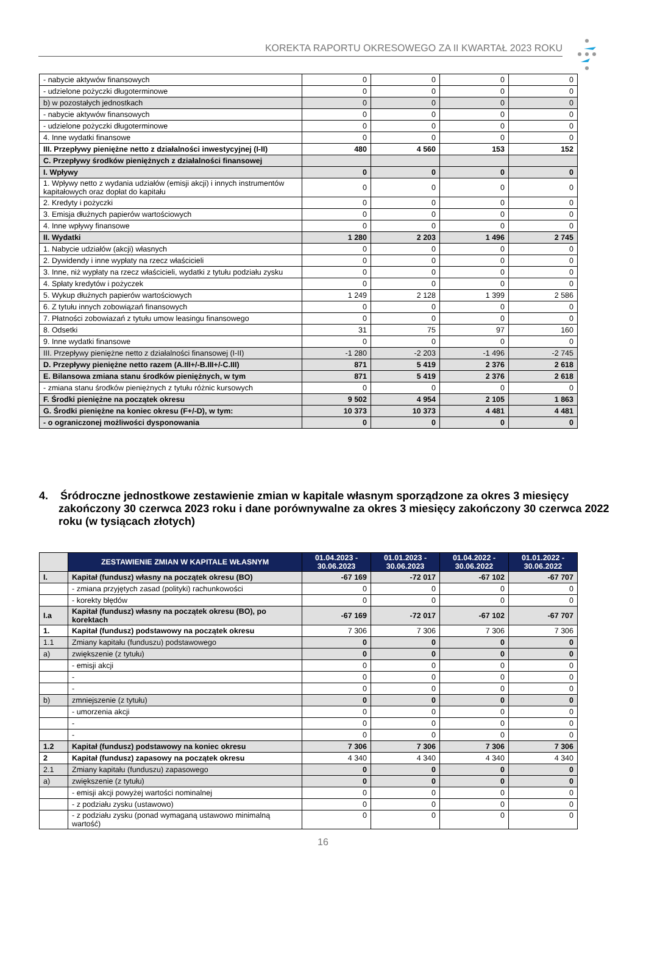KOREKTA RAPORTU OKRESOWEGO ZA II KWARTAŁ 2023 ROKU
| - nabycie aktywów finansowych | 0 | 0 | 0 | 0 |
| - udzielone pożyczki długoterminowe | 0 | 0 | 0 | 0 |
| b) w pozostałych jednostkach | 0 | 0 | 0 | 0 |
| - nabycie aktywów finansowych | 0 | 0 | 0 | 0 |
| - udzielone pożyczki długoterminowe | 0 | 0 | 0 | 0 |
| 4. Inne wydatki finansowe | 0 | 0 | 0 | 0 |
| III. Przepływy pieniężne netto z działalności inwestycyjnej (I-II) | 480 | 4 560 | 153 | 152 |
| C. Przepływy środków pieniężnych z działalności finansowej | | | | |
| I. Wpływy | 0 | 0 | 0 | 0 |
| 1. Wpływy netto z wydania udziałów (emisji akcji) i innych instrumentów kapitałowych oraz dopłat do kapitału | 0 | 0 | 0 | 0 |
| 2. Kredyty i pożyczki | 0 | 0 | 0 | 0 |
| 3. Emisja dłużnych papierów wartościowych | 0 | 0 | 0 | 0 |
| 4. Inne wpływy finansowe | 0 | 0 | 0 | 0 |
| II. Wydatki | 1 280 | 2 203 | 1 496 | 2 745 |
| 1. Nabycie udziałów (akcji) własnych | 0 | 0 | 0 | 0 |
| 2. Dywidendy i inne wypłaty na rzecz właścicieli | 0 | 0 | 0 | 0 |
| 3. Inne, niż wypłaty na rzecz właścicieli, wydatki z tytułu podziału zysku | 0 | 0 | 0 | 0 |
| 4. Spłaty kredytów i pożyczek | 0 | 0 | 0 | 0 |
| 5. Wykup dłużnych papierów wartościowych | 1 249 | 2 128 | 1 399 | 2 586 |
| 6. Z tytułu innych zobowiązań finansowych | 0 | 0 | 0 | 0 |
| 7. Płatności zobowiazań z tytułu umow leasingu finansowego | 0 | 0 | 0 | 0 |
| 8. Odsetki | 31 | 75 | 97 | 160 |
| 9. Inne wydatki finansowe | 0 | 0 | 0 | 0 |
| III. Przepływy pieniężne netto z działalności finansowej (I-II) | -1 280 | -2 203 | -1 496 | -2 745 |
| D. Przepływy pieniężne netto razem (A.III+/-B.III+/-C.III) | 871 | 5 419 | 2 376 | 2 618 |
| E. Bilansowa zmiana stanu środków pieniężnych, w tym | 871 | 5 419 | 2 376 | 2 618 |
| - zmiana stanu środków pieniężnych z tytułu różnic kursowych | 0 | 0 | 0 | 0 |
| F. Środki pieniężne na początek okresu | 9 502 | 4 954 | 2 105 | 1 863 |
| G. Środki pieniężne na koniec okresu (F+/-D), w tym: | 10 373 | 10 373 | 4 481 | 4 481 |
| - o ograniczonej możliwości dysponowania | 0 | 0 | 0 | 0 |
4. Śródroczne jednostkowe zestawienie zmian w kapitale własnym sporządzone za okres 3 miesięcy zakończony 30 czerwca 2023 roku i dane porównywalne za okres 3 miesięcy zakończony 30 czerwca 2022 roku (w tysiącach złotych)
| | ZESTAWIENIE ZMIAN W KAPITALE WŁASNYM | 01.04.2023 - 30.06.2023 | 01.01.2023 - 30.06.2023 | 01.04.2022 - 30.06.2022 | 01.01.2022 - 30.06.2022 |
| --- | --- | --- | --- | --- | --- |
| I. | Kapitał (fundusz) własny na początek okresu (BO) | -67 169 | -72 017 | -67 102 | -67 707 |
| | - zmiana przyjętych zasad (polityki) rachunkowości | 0 | 0 | 0 | 0 |
| | - korekty błędów | 0 | 0 | 0 | 0 |
| I.a | Kapitał (fundusz) własny na początek okresu (BO), po korektach | -67 169 | -72 017 | -67 102 | -67 707 |
| 1. | Kapitał (fundusz) podstawowy na początek okresu | 7 306 | 7 306 | 7 306 | 7 306 |
| 1.1 | Zmiany kapitału (funduszu) podstawowego | 0 | 0 | 0 | 0 |
| a) | zwiększenie (z tytułu) | 0 | 0 | 0 | 0 |
| | - emisji akcji | 0 | 0 | 0 | 0 |
| | - | 0 | 0 | 0 | 0 |
| | - | 0 | 0 | 0 | 0 |
| b) | zmniejszenie (z tytułu) | 0 | 0 | 0 | 0 |
| | - umorzenia akcji | 0 | 0 | 0 | 0 |
| | - | 0 | 0 | 0 | 0 |
| | - | 0 | 0 | 0 | 0 |
| 1.2 | Kapitał (fundusz) podstawowy na koniec okresu | 7 306 | 7 306 | 7 306 | 7 306 |
| 2 | Kapitał (fundusz) zapasowy na początek okresu | 4 340 | 4 340 | 4 340 | 4 340 |
| 2.1 | Zmiany kapitału (funduszu) zapasowego | 0 | 0 | 0 | 0 |
| a) | zwiększenie (z tytułu) | 0 | 0 | 0 | 0 |
| | - emisji akcji powyżej wartości nominalnej | 0 | 0 | 0 | 0 |
| | - z podziału zysku (ustawowo) | 0 | 0 | 0 | 0 |
| | - z podziału zysku (ponad wymaganą ustawowo minimalną wartość) | 0 | 0 | 0 | 0 |
16